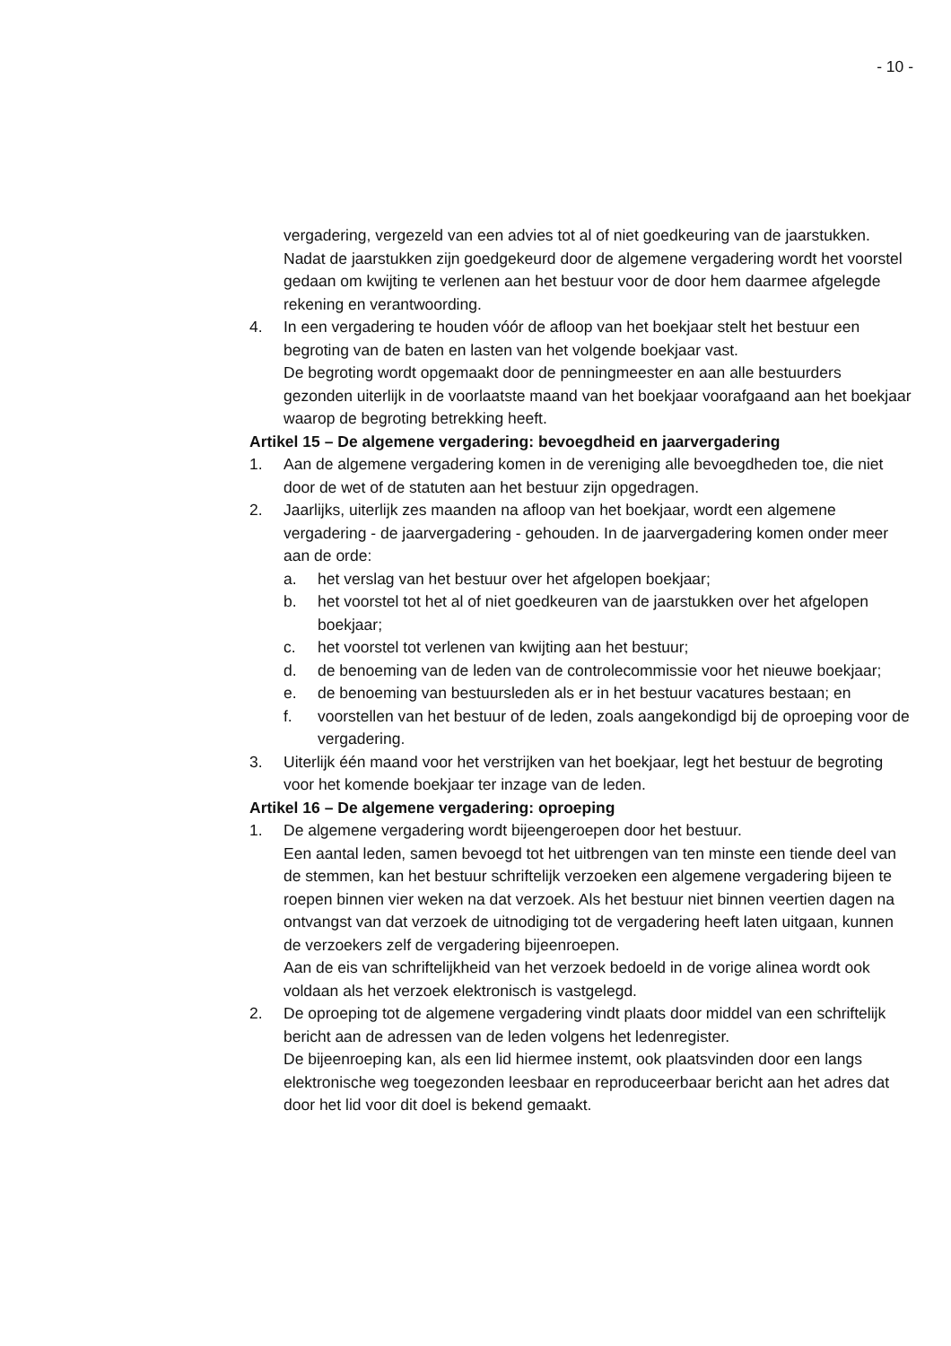- 10 -
vergadering, vergezeld van een advies tot al of niet goedkeuring van de jaarstukken.
Nadat de jaarstukken zijn goedgekeurd door de algemene vergadering wordt het voorstel gedaan om kwijting te verlenen aan het bestuur voor de door hem daarmee afgelegde rekening en verantwoording.
4. In een vergadering te houden vóór de afloop van het boekjaar stelt het bestuur een begroting van de baten en lasten van het volgende boekjaar vast.
De begroting wordt opgemaakt door de penningmeester en aan alle bestuurders gezonden uiterlijk in de voorlaatste maand van het boekjaar voorafgaand aan het boekjaar waarop de begroting betrekking heeft.
Artikel 15 – De algemene vergadering: bevoegdheid en jaarvergadering
1. Aan de algemene vergadering komen in de vereniging alle bevoegdheden toe, die niet door de wet of de statuten aan het bestuur zijn opgedragen.
2. Jaarlijks, uiterlijk zes maanden na afloop van het boekjaar, wordt een algemene vergadering - de jaarvergadering - gehouden. In de jaarvergadering komen onder meer aan de orde:
a. het verslag van het bestuur over het afgelopen boekjaar;
b. het voorstel tot het al of niet goedkeuren van de jaarstukken over het afgelopen boekjaar;
c. het voorstel tot verlenen van kwijting aan het bestuur;
d. de benoeming van de leden van de controlecommissie voor het nieuwe boekjaar;
e. de benoeming van bestuursleden als er in het bestuur vacatures bestaan; en
f. voorstellen van het bestuur of de leden, zoals aangekondigd bij de oproeping voor de vergadering.
3. Uiterlijk één maand voor het verstrijken van het boekjaar, legt het bestuur de begroting voor het komende boekjaar ter inzage van de leden.
Artikel 16 – De algemene vergadering: oproeping
1. De algemene vergadering wordt bijeengeroepen door het bestuur.
Een aantal leden, samen bevoegd tot het uitbrengen van ten minste een tiende deel van de stemmen, kan het bestuur schriftelijk verzoeken een algemene vergadering bijeen te roepen binnen vier weken na dat verzoek. Als het bestuur niet binnen veertien dagen na ontvangst van dat verzoek de uitnodiging tot de vergadering heeft laten uitgaan, kunnen de verzoekers zelf de vergadering bijeenroepen.
Aan de eis van schriftelijkheid van het verzoek bedoeld in de vorige alinea wordt ook voldaan als het verzoek elektronisch is vastgelegd.
2. De oproeping tot de algemene vergadering vindt plaats door middel van een schriftelijk bericht aan de adressen van de leden volgens het ledenregister.
De bijeenroeping kan, als een lid hiermee instemt, ook plaatsvinden door een langs elektronische weg toegezonden leesbaar en reproduceerbaar bericht aan het adres dat door het lid voor dit doel is bekend gemaakt.